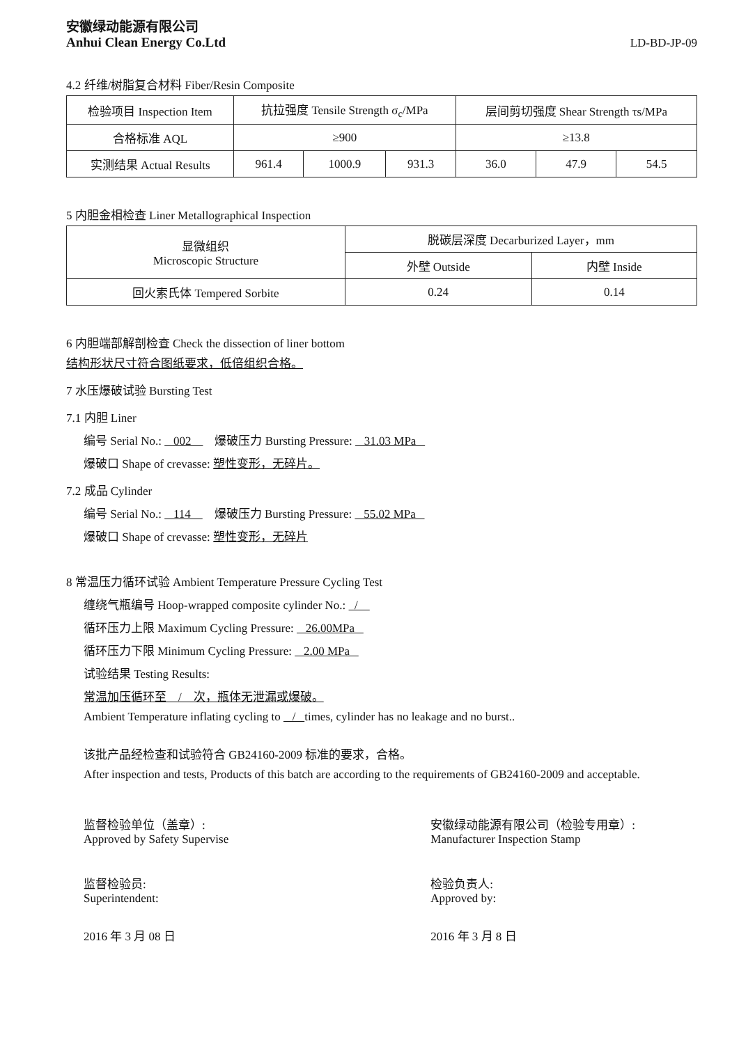安徽绿动能源有限公司
Anhui Clean Energy Co.Ltd
LD-BD-JP-09
4.2 纤维/树脂复合材料 Fiber/Resin Composite
| 检验项目 Inspection Item | 抗拉强度 Tensile Strength σ<sub>c</sub>/MPa | | | 层间剪切强度 Shear Strength τs/MPa | | |
| 合格标准 AQL | ≥900 | | | ≥13.8 | | |
| 实测结果 Actual Results | 961.4 | 1000.9 | 931.3 | 36.0 | 47.9 | 54.5 |
5 内胆金相检查 Liner Metallographical Inspection
| 显微组织 Microscopic Structure | 脱碳层深度 Decarburized Layer，mm | |
| | 外壁 Outside | 内壁 Inside |
| 回火索氏体 Tempered Sorbite | 0.24 | 0.14 |
6 内胆端部解剖检查 Check the dissection of liner bottom
结构形状尺寸符合图纸要求，低倍组织合格。
7 水压爆破试验 Bursting Test
7.1 内胆 Liner
编号 Serial No.: 002 爆破压力 Bursting Pressure: 31.03 MPa
爆破口 Shape of crevasse: 塑性变形，无碎片。
7.2 成品 Cylinder
编号 Serial No.: 114 爆破压力 Bursting Pressure: 55.02 MPa
爆破口 Shape of crevasse: 塑性变形，无碎片
8 常温压力循环试验 Ambient Temperature Pressure Cycling Test
缠绕气瓶编号 Hoop-wrapped composite cylinder No.: /
循环压力上限 Maximum Cycling Pressure: 26.00MPa
循环压力下限 Minimum Cycling Pressure: 2.00 MPa
试验结果 Testing Results:
常温加压循环至 / 次，瓶体无泄漏或爆破。
Ambient Temperature inflating cycling to / times, cylinder has no leakage and no burst..
该批产品经检查和试验符合 GB24160-2009 标准的要求，合格。
After inspection and tests, Products of this batch are according to the requirements of GB24160-2009 and acceptable.
监督检验单位（盖章）:
Approved by Safety Supervise
监督检验员:
Superintendent:
2016 年 3 月 08 日
安徽绿动能源有限公司（检验专用章）:
Manufacturer Inspection Stamp
检验负责人:
Approved by:
2016 年 3 月 8 日